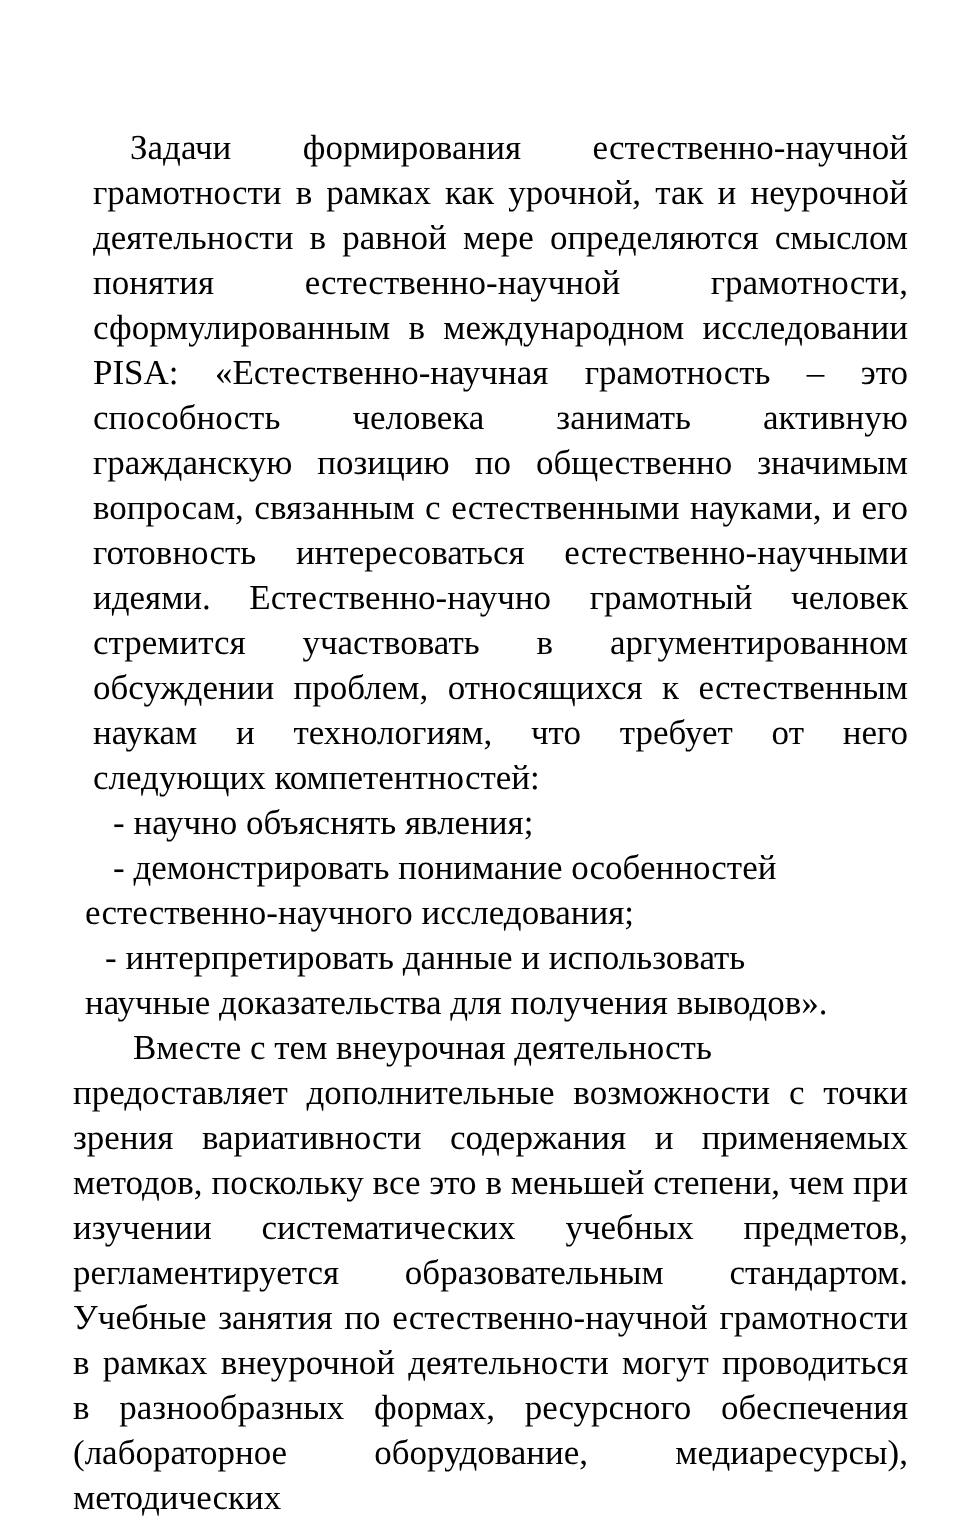Задачи формирования естественно-научной грамотности в рамках как урочной, так и неурочной деятельности в равной мере определяются смыслом понятия естественно-научной грамотности, сформулированным в международном исследовании PISA: «Естественно-научная грамотность – это способность человека занимать активную гражданскую позицию по общественно значимым вопросам, связанным с естественными науками, и его готовность интересоваться естественно-научными идеями. Естественно-научно грамотный человек стремится участвовать в аргументированном обсуждении проблем, относящихся к естественным наукам и технологиям, что требует от него следующих компетентностей:
- научно объяснять явления;
- демонстрировать понимание особенностей
естественно-научного исследования;
- интерпретировать данные и использовать
научные доказательства для получения выводов».
Вместе с тем внеурочная деятельность
предоставляет дополнительные возможности с точки зрения вариативности содержания и применяемых методов, поскольку все это в меньшей степени, чем при изучении систематических учебных предметов, регламентируется образовательным стандартом. Учебные занятия по естественно-научной грамотности в рамках внеурочной деятельности могут проводиться в разнообразных формах, ресурсного обеспечения (лабораторное оборудование, медиаресурсы), методических